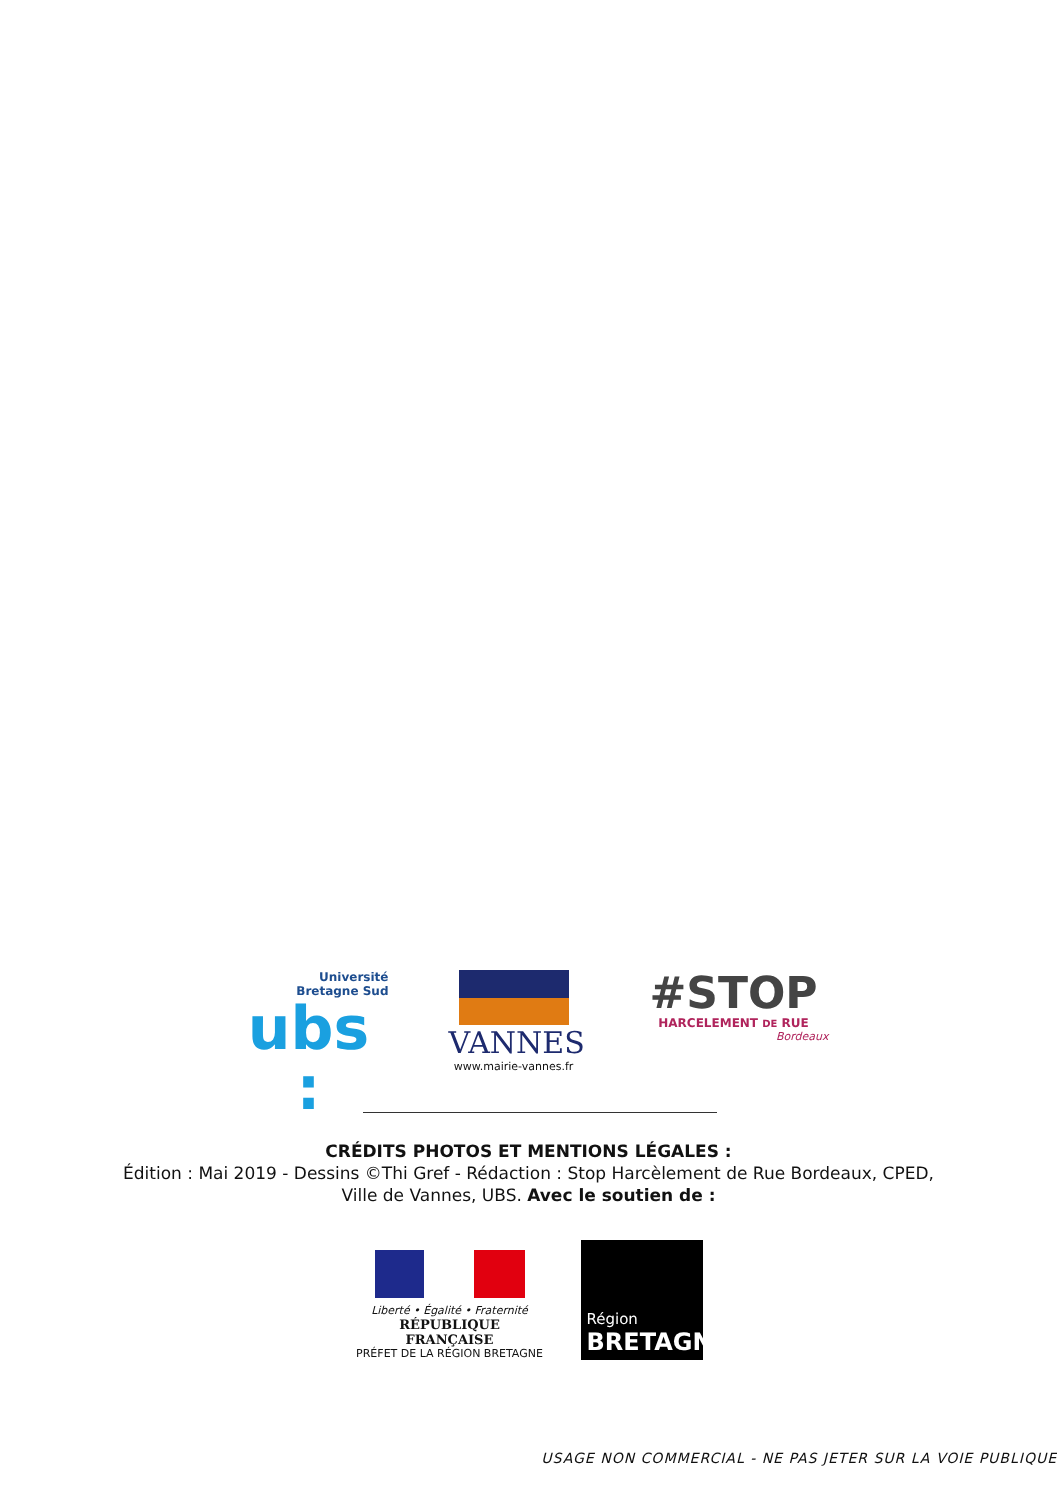Université
Bretagne Sud
ubs :
VANNES
www.mairie-vannes.fr
#STOP
HARCELEMENT DE RUE
Bordeaux
CRÉDITS PHOTOS ET MENTIONS LÉGALES :
Édition : Mai 2019 - Dessins ©Thi Gref - Rédaction : Stop Harcèlement de Rue Bordeaux, CPED,
Ville de Vannes, UBS. Avec le soutien de :
Liberté • Égalité • Fraternité
RÉPUBLIQUE FRANÇAISE
PRÉFET DE LA RÉGION BRETAGNE
Région
BRETAGNE
USAGE NON COMMERCIAL - NE PAS JETER SUR LA VOIE PUBLIQUE